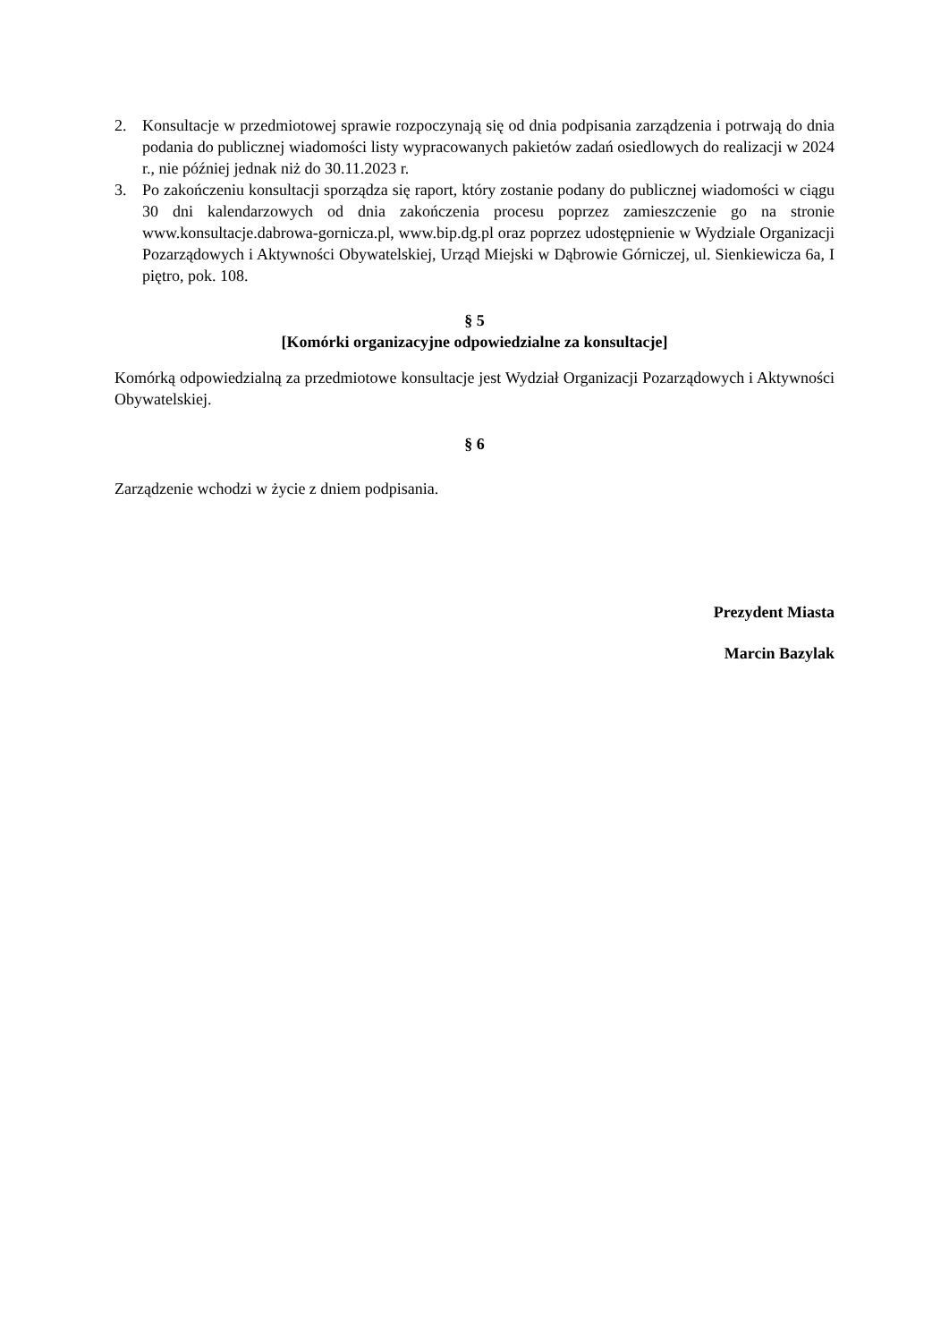2. Konsultacje w przedmiotowej sprawie rozpoczynają się od dnia podpisania zarządzenia i potrwają do dnia podania do publicznej wiadomości listy wypracowanych pakietów zadań osiedlowych do realizacji w 2024 r., nie później jednak niż do 30.11.2023 r.
3. Po zakończeniu konsultacji sporządza się raport, który zostanie podany do publicznej wiadomości w ciągu 30 dni kalendarzowych od dnia zakończenia procesu poprzez zamieszczenie go na stronie www.konsultacje.dabrowa-gornicza.pl, www.bip.dg.pl oraz poprzez udostępnienie w Wydziale Organizacji Pozarządowych i Aktywności Obywatelskiej, Urząd Miejski w Dąbrowie Górniczej, ul. Sienkiewicza 6a, I piętro, pok. 108.
§ 5
[Komórki organizacyjne odpowiedzialne za konsultacje]
Komórką odpowiedzialną za przedmiotowe konsultacje jest Wydział Organizacji Pozarządowych i Aktywności Obywatelskiej.
§ 6
Zarządzenie wchodzi w życie z dniem podpisania.
Prezydent Miasta
Marcin Bazylak